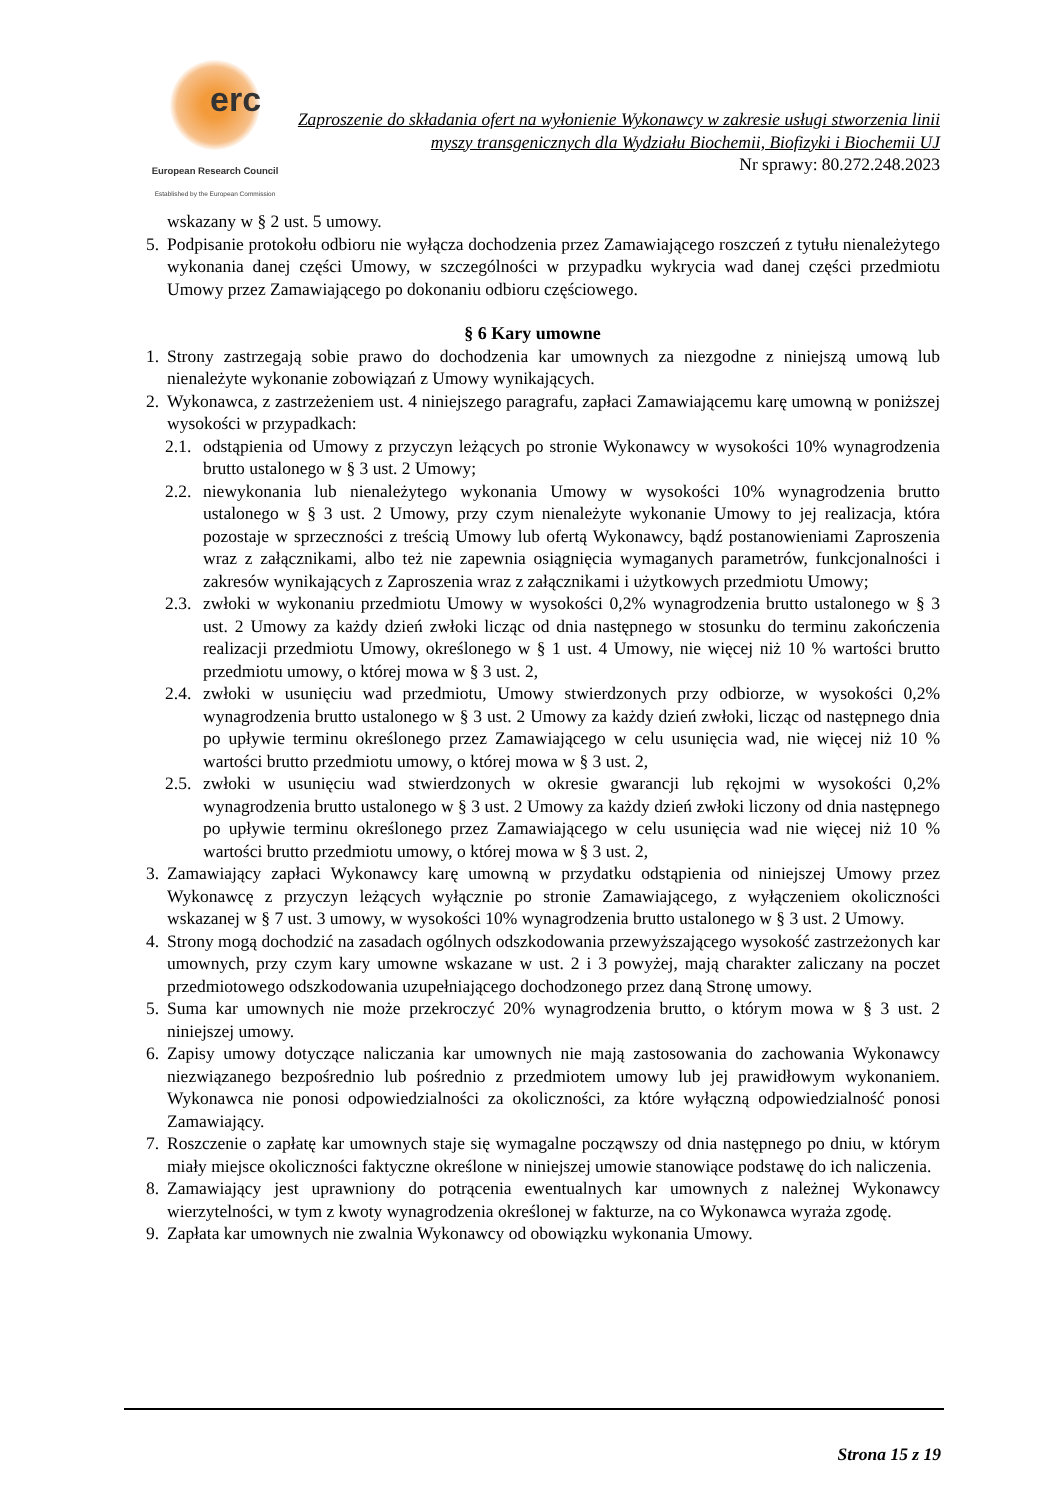erc
European Research Council
Established by the European Commission
Zaproszenie do składania ofert na wyłonienie Wykonawcy w zakresie usługi stworzenia linii myszy transgenicznych dla Wydziału Biochemii, Biofizyki i Biochemii UJ
Nr sprawy: 80.272.248.2023
wskazany w § 2 ust. 5 umowy.
5. Podpisanie protokołu odbioru nie wyłącza dochodzenia przez Zamawiającego roszczeń z tytułu nienależytego wykonania danej części Umowy, w szczególności w przypadku wykrycia wad danej części przedmiotu Umowy przez Zamawiającego po dokonaniu odbioru częściowego.
§ 6 Kary umowne
1. Strony zastrzegają sobie prawo do dochodzenia kar umownych za niezgodne z niniejszą umową lub nienależyte wykonanie zobowiązań z Umowy wynikających.
2. Wykonawca, z zastrzeżeniem ust. 4 niniejszego paragrafu, zapłaci Zamawiającemu karę umowną w poniższej wysokości w przypadkach:
2.1. odstąpienia od Umowy z przyczyn leżących po stronie Wykonawcy w wysokości 10% wynagrodzenia brutto ustalonego w § 3 ust. 2 Umowy;
2.2. niewykonania lub nienależytego wykonania Umowy w wysokości 10% wynagrodzenia brutto ustalonego w § 3 ust. 2 Umowy, przy czym nienależyte wykonanie Umowy to jej realizacja, która pozostaje w sprzeczności z treścią Umowy lub ofertą Wykonawcy, bądź postanowieniami Zaproszenia wraz z załącznikami, albo też nie zapewnia osiągnięcia wymaganych parametrów, funkcjonalności i zakresów wynikających z Zaproszenia wraz z załącznikami i użytkowych przedmiotu Umowy;
2.3. zwłoki w wykonaniu przedmiotu Umowy w wysokości 0,2% wynagrodzenia brutto ustalonego w § 3 ust. 2 Umowy za każdy dzień zwłoki licząc od dnia następnego w stosunku do terminu zakończenia realizacji przedmiotu Umowy, określonego w § 1 ust. 4 Umowy, nie więcej niż 10 % wartości brutto przedmiotu umowy, o której mowa w § 3 ust. 2,
2.4. zwłoki w usunięciu wad przedmiotu, Umowy stwierdzonych przy odbiorze, w wysokości 0,2% wynagrodzenia brutto ustalonego w § 3 ust. 2 Umowy za każdy dzień zwłoki, licząc od następnego dnia po upływie terminu określonego przez Zamawiającego w celu usunięcia wad, nie więcej niż 10 % wartości brutto przedmiotu umowy, o której mowa w § 3 ust. 2,
2.5. zwłoki w usunięciu wad stwierdzonych w okresie gwarancji lub rękojmi w wysokości 0,2% wynagrodzenia brutto ustalonego w § 3 ust. 2 Umowy za każdy dzień zwłoki liczony od dnia następnego po upływie terminu określonego przez Zamawiającego w celu usunięcia wad nie więcej niż 10 % wartości brutto przedmiotu umowy, o której mowa w § 3 ust. 2,
3. Zamawiający zapłaci Wykonawcy karę umowną w przydatku odstąpienia od niniejszej Umowy przez Wykonawcę z przyczyn leżących wyłącznie po stronie Zamawiającego, z wyłączeniem okoliczności wskazanej w § 7 ust. 3 umowy, w wysokości 10% wynagrodzenia brutto ustalonego w § 3 ust. 2 Umowy.
4. Strony mogą dochodzić na zasadach ogólnych odszkodowania przewyższającego wysokość zastrzeżonych kar umownych, przy czym kary umowne wskazane w ust. 2 i 3 powyżej, mają charakter zaliczany na poczet przedmiotowego odszkodowania uzupełniającego dochodzonego przez daną Stronę umowy.
5. Suma kar umownych nie może przekroczyć 20% wynagrodzenia brutto, o którym mowa w § 3 ust. 2 niniejszej umowy.
6. Zapisy umowy dotyczące naliczania kar umownych nie mają zastosowania do zachowania Wykonawcy niezwiązanego bezpośrednio lub pośrednio z przedmiotem umowy lub jej prawidłowym wykonaniem. Wykonawca nie ponosi odpowiedzialności za okoliczności, za które wyłączną odpowiedzialność ponosi Zamawiający.
7. Roszczenie o zapłatę kar umownych staje się wymagalne począwszy od dnia następnego po dniu, w którym miały miejsce okoliczności faktyczne określone w niniejszej umowie stanowiące podstawę do ich naliczenia.
8. Zamawiający jest uprawniony do potrącenia ewentualnych kar umownych z należnej Wykonawcy wierzytelności, w tym z kwoty wynagrodzenia określonej w fakturze, na co Wykonawca wyraża zgodę.
9. Zapłata kar umownych nie zwalnia Wykonawcy od obowiązku wykonania Umowy.
Strona 15 z 19